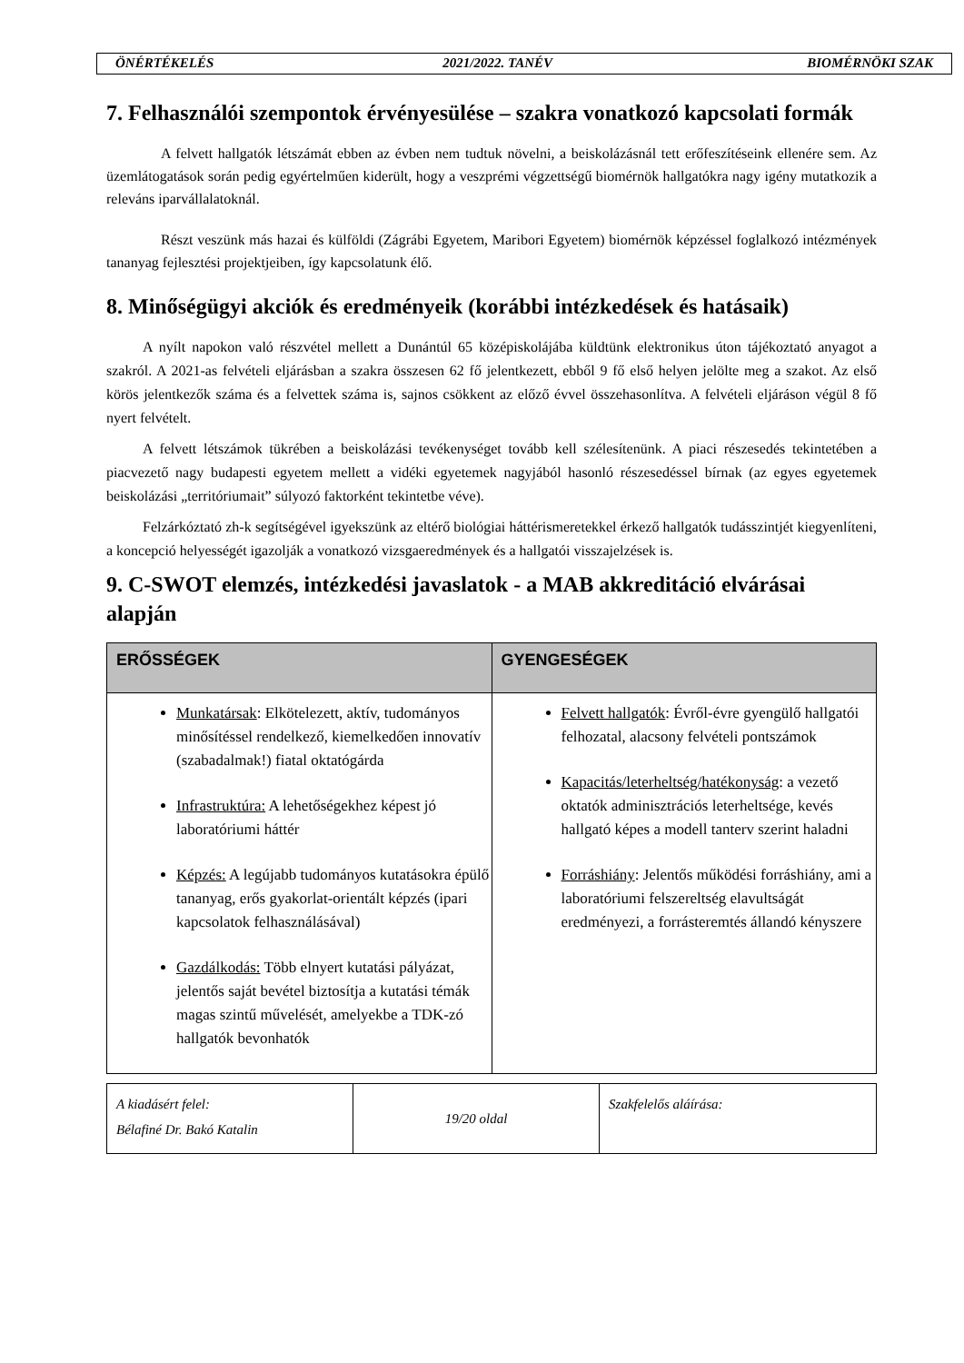| ÖNÉRTÉKELÉS | 2021/2022. TANÉV | BIOMÉRNÖKI SZAK |
7. Felhasználói szempontok érvényesülése – szakra vonatkozó kapcsolati formák
A felvett hallgatók létszámát ebben az évben nem tudtuk növelni, a beiskolázásnál tett erőfeszítéseink ellenére sem. Az üzemlátogatások során pedig egyértelműen kiderült, hogy a veszprémi végzettségű biomérnök hallgatókra nagy igény mutatkozik a releváns iparvállalatoknál.
Részt veszünk más hazai és külföldi (Zágrábi Egyetem, Maribori Egyetem) biomérnök képzéssel foglalkozó intézmények tananyag fejlesztési projektjeiben, így kapcsolatunk élő.
8. Minőségügyi akciók és eredményeik (korábbi intézkedések és hatásaik)
A nyílt napokon való részvétel mellett a Dunántúl 65 középiskolájába küldtünk elektronikus úton tájékoztató anyagot a szakról. A 2021-as felvételi eljárásban a szakra összesen 62 fő jelentkezett, ebből 9 fő első helyen jelölte meg a szakot. Az első körös jelentkezők száma és a felvettek száma is, sajnos csökkent az előző évvel összehasonlítva. A felvételi eljáráson végül 8 fő nyert felvételt.
A felvett létszámok tükrében a beiskolázási tevékenységet tovább kell szélesítenünk. A piaci részesedés tekintetében a piacvezető nagy budapesti egyetem mellett a vidéki egyetemek nagyjából hasonló részesedéssel bírnak (az egyes egyetemek beiskolázási „territóriumait” súlyozó faktorként tekintetbe véve).
Felzárkóztató zh-k segítségével igyekszünk az eltérő biológiai háttérismeretekkel érkező hallgatók tudásszintjét kiegyenlíteni, a koncepció helyességét igazolják a vonatkozó vizsgaeredmények és a hallgatói visszajelzések is.
9. C-SWOT elemzés, intézkedési javaslatok - a MAB akkreditáció elvárásai alapján
| ERŐSSÉGEK | GYENGESÉGEK |
| --- | --- |
| Munkatársak : Elkötelezett, aktív, tudományos minősítéssel rendelkező, kiemelkedően innovatív (szabadalmak!) fiatal oktatógárda Infrastruktúra: A lehetőségekhez képest jó laboratóriumi háttér Képzés: A legújabb tudományos kutatásokra épülő tananyag, erős gyakorlat-orientált képzés (ipari kapcsolatok felhasználásával) Gazdálkodás: Több elnyert kutatási pályázat, jelentős saját bevétel biztosítja a kutatási témák magas szintű művelését, amelyekbe a TDK-zó hallgatók bevonhatók | Felvett hallgatók : Évről-évre gyengülő hallgatói felhozatal, alacsony felvételi pontszámok Kapacitás/leterheltség/hatékonyság : a vezető oktatók adminisztrációs leterheltsége, kevés hallgató képes a modell tanterv szerint haladni Forráshiány : Jelentős működési forráshiány, ami a laboratóriumi felszereltség elavultságát eredményezi, a forrásteremtés állandó kényszere |
| A kiadásért felel: Bélafiné Dr. Bakó Katalin | 19/20 oldal | Szakfelelős aláírása: |